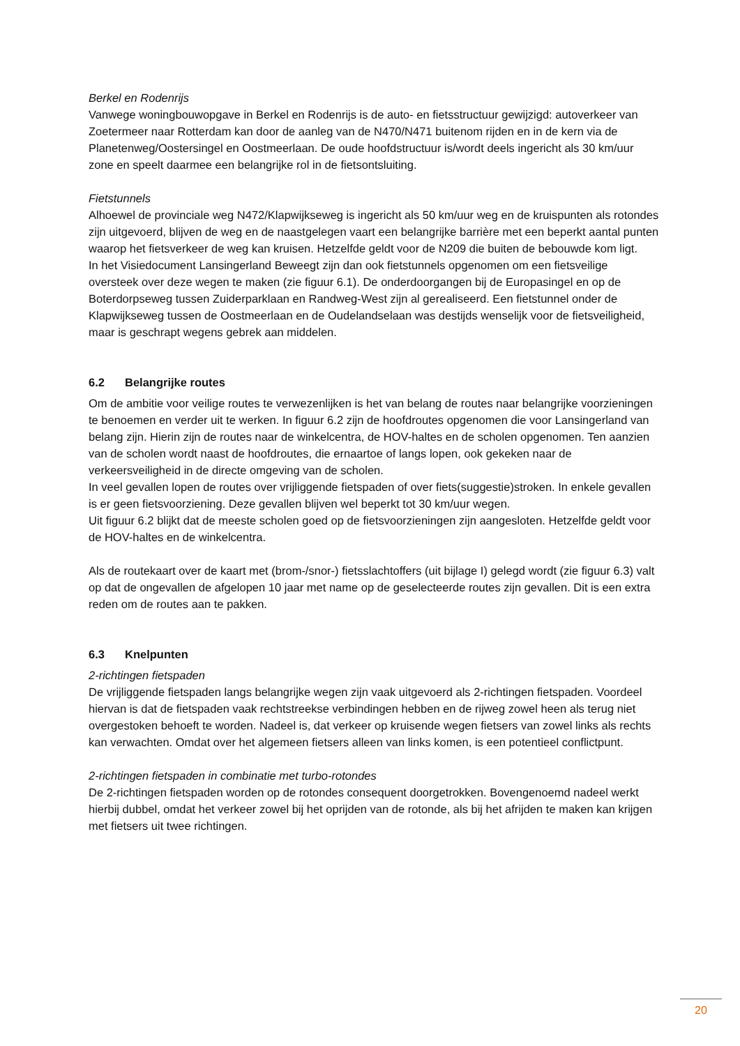Berkel en Rodenrijs
Vanwege woningbouwopgave in Berkel en Rodenrijs is de auto- en fietsstructuur gewijzigd: autoverkeer van Zoetermeer naar Rotterdam kan door de aanleg van de N470/N471 buitenom rijden en in de kern via de Planetenweg/Oostersingel en Oostmeerlaan. De oude hoofdstructuur is/wordt deels ingericht als 30 km/uur zone en speelt daarmee een belangrijke rol in de fietsontsluiting.
Fietstunnels
Alhoewel de provinciale weg N472/Klapwijkseweg is ingericht als 50 km/uur weg en de kruispunten als rotondes zijn uitgevoerd, blijven de weg en de naastgelegen vaart een belangrijke barrière met een beperkt aantal punten waarop het fietsverkeer de weg kan kruisen. Hetzelfde geldt voor de N209 die buiten de bebouwde kom ligt.
In het Visiedocument Lansingerland Beweegt zijn dan ook fietstunnels opgenomen om een fietsveilige oversteek over deze wegen te maken (zie figuur 6.1). De onderdoorgangen bij de Europasingel en op de Boterdorpseweg tussen Zuiderparklaan en Randweg-West zijn al gerealiseerd. Een fietstunnel onder de Klapwijkseweg tussen de Oostmeerlaan en de Oudelandselaan was destijds wenselijk voor de fietsveiligheid, maar is geschrapt wegens gebrek aan middelen.
6.2 Belangrijke routes
Om de ambitie voor veilige routes te verwezenlijken is het van belang de routes naar belangrijke voorzieningen te benoemen en verder uit te werken. In figuur 6.2 zijn de hoofdroutes opgenomen die voor Lansingerland van belang zijn. Hierin zijn de routes naar de winkelcentra, de HOV-haltes en de scholen opgenomen. Ten aanzien van de scholen wordt naast de hoofdroutes, die ernaartoe of langs lopen, ook gekeken naar de verkeersveiligheid in de directe omgeving van de scholen.
In veel gevallen lopen de routes over vrijliggende fietspaden of over fiets(suggestie)stroken. In enkele gevallen is er geen fietsvoorziening. Deze gevallen blijven wel beperkt tot 30 km/uur wegen.
Uit figuur 6.2 blijkt dat de meeste scholen goed op de fietsvoorzieningen zijn aangesloten. Hetzelfde geldt voor de HOV-haltes en de winkelcentra.
Als de routekaart over de kaart met (brom-/snor-) fietsslachtoffers (uit bijlage I) gelegd wordt (zie figuur 6.3) valt op dat de ongevallen de afgelopen 10 jaar met name op de geselecteerde routes zijn gevallen. Dit is een extra reden om de routes aan te pakken.
6.3 Knelpunten
2-richtingen fietspaden
De vrijliggende fietspaden langs belangrijke wegen zijn vaak uitgevoerd als 2-richtingen fietspaden. Voordeel hiervan is dat de fietspaden vaak rechtstreekse verbindingen hebben en de rijweg zowel heen als terug niet overgestoken behoeft te worden. Nadeel is, dat verkeer op kruisende wegen fietsers van zowel links als rechts kan verwachten. Omdat over het algemeen fietsers alleen van links komen, is een potentieel conflictpunt.
2-richtingen fietspaden in combinatie met turbo-rotondes
De 2-richtingen fietspaden worden op de rotondes consequent doorgetrokken. Bovengenoemd nadeel werkt hierbij dubbel, omdat het verkeer zowel bij het oprijden van de rotonde, als bij het afrijden te maken kan krijgen met fietsers uit twee richtingen.
20